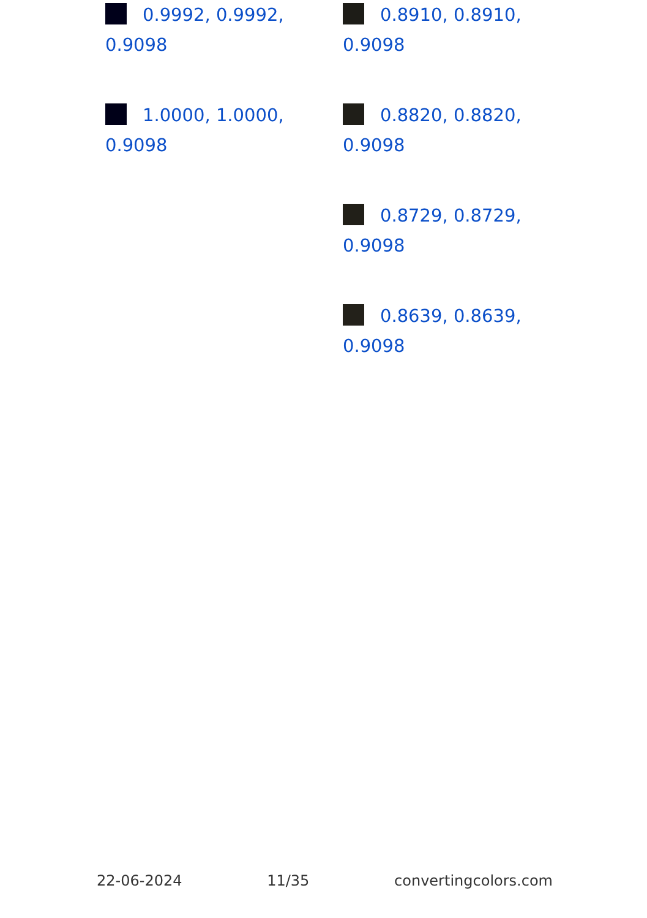0.9992, 0.9992, 0.9098
1.0000, 1.0000, 0.9098
0.8910, 0.8910, 0.9098
0.8820, 0.8820, 0.9098
0.8729, 0.8729, 0.9098
0.8639, 0.8639, 0.9098
22-06-2024 11/35 convertingcolors.com